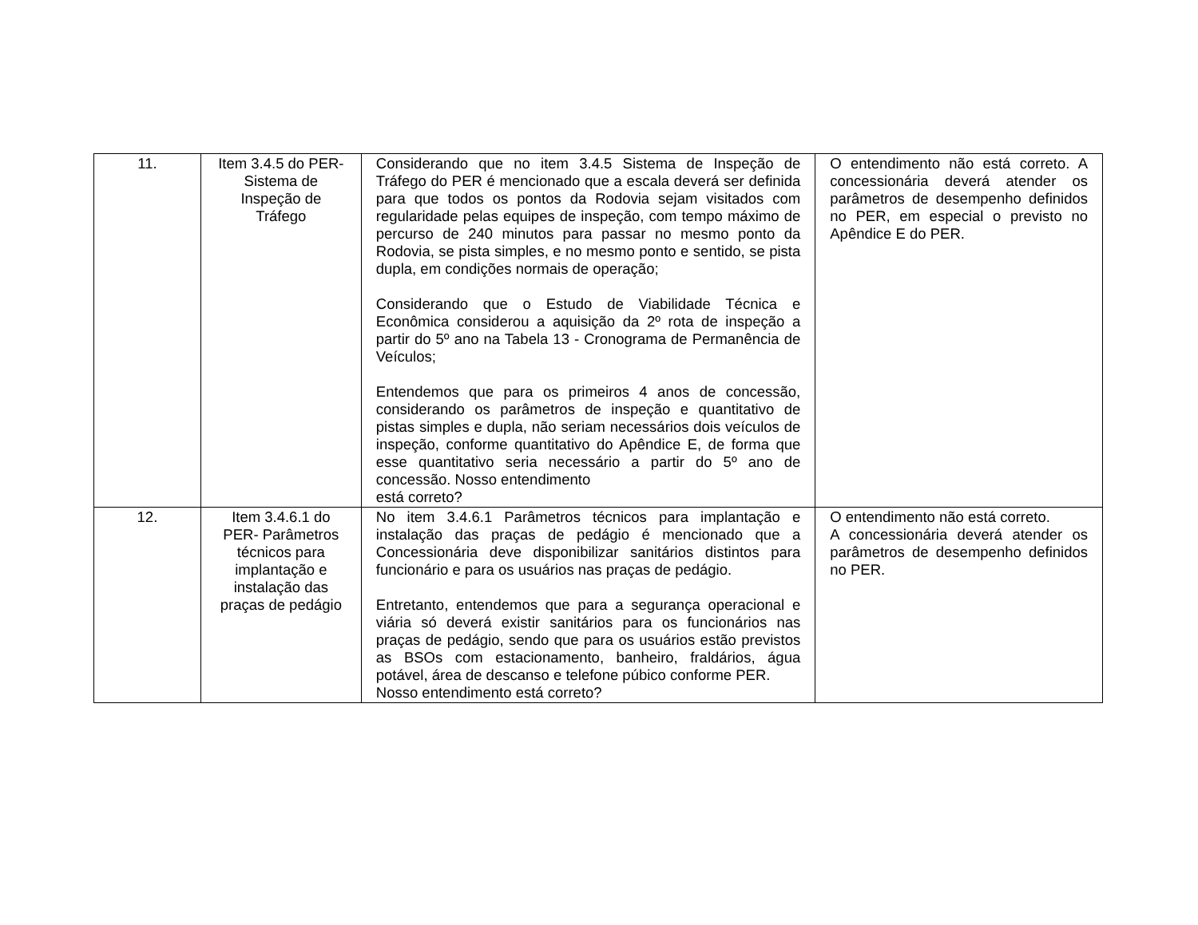| 11. | Item 3.4.5 do PER- Sistema de Inspeção de Tráfego | Considerando que no item 3.4.5 Sistema de Inspeção de Tráfego do PER é mencionado que a escala deverá ser definida para que todos os pontos da Rodovia sejam visitados com regularidade pelas equipes de inspeção, com tempo máximo de percurso de 240 minutos para passar no mesmo ponto da Rodovia, se pista simples, e no mesmo ponto e sentido, se pista dupla, em condições normais de operação; Considerando que o Estudo de Viabilidade Técnica e Econômica considerou a aquisição da 2º rota de inspeção a partir do 5º ano na Tabela 13 - Cronograma de Permanência de Veículos; Entendemos que para os primeiros 4 anos de concessão, considerando os parâmetros de inspeção e quantitativo de pistas simples e dupla, não seriam necessários dois veículos de inspeção, conforme quantitativo do Apêndice E, de forma que esse quantitativo seria necessário a partir do 5º ano de concessão. Nosso entendimento está correto? | O entendimento não está correto. A concessionária deverá atender os parâmetros de desempenho definidos no PER, em especial o previsto no Apêndice E do PER. |
| 12. | Item 3.4.6.1 do PER- Parâmetros técnicos para implantação e instalação das praças de pedágio | No item 3.4.6.1 Parâmetros técnicos para implantação e instalação das praças de pedágio é mencionado que a Concessionária deve disponibilizar sanitários distintos para funcionário e para os usuários nas praças de pedágio. Entretanto, entendemos que para a segurança operacional e viária só deverá existir sanitários para os funcionários nas praças de pedágio, sendo que para os usuários estão previstos as BSOs com estacionamento, banheiro, fraldários, água potável, área de descanso e telefone púbico conforme PER. Nosso entendimento está correto? | O entendimento não está correto. A concessionária deverá atender os parâmetros de desempenho definidos no PER. |